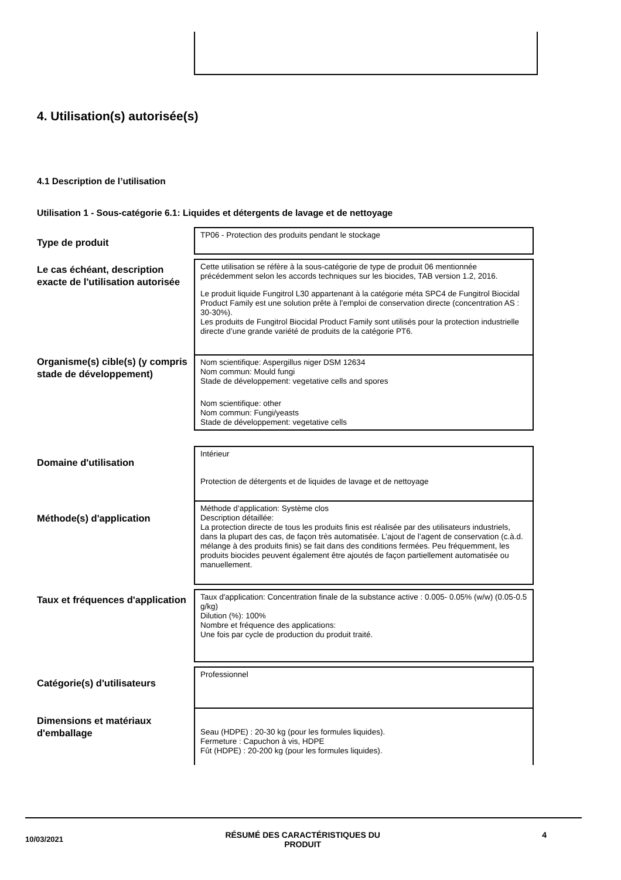4. Utilisation(s) autorisée(s)
4.1 Description de l’utilisation
Utilisation 1 - Sous-catégorie 6.1: Liquides et détergents de lavage et de nettoyage
Type de produit
TP06 - Protection des produits pendant le stockage
Le cas échéant, description exacte de l'utilisation autorisée
Cette utilisation se réfère à la sous-catégorie de type de produit 06 mentionnée précédemment selon les accords techniques sur les biocides, TAB version 1.2, 2016.
Le produit liquide Fungitrol L30 appartenant à la catégorie méta SPC4 de Fungitrol Biocidal Product Family est une solution prête à l'emploi de conservation directe (concentration AS : 30-30%).
Les produits de Fungitrol Biocidal Product Family sont utilisés pour la protection industrielle directe d’une grande variété de produits de la catégorie PT6.
Organisme(s) cible(s) (y compris stade de développement)
Nom scientifique: Aspergillus niger DSM 12634
Nom commun: Mould fungi
Stade de développement: vegetative cells and spores
Nom scientifique: other
Nom commun: Fungi/yeasts
Stade de développement: vegetative cells
Domaine d'utilisation
Intérieur
Protection de détergents et de liquides de lavage et de nettoyage
Méthode(s) d'application
Méthode d’application: Système clos
Description détaillée:
La protection directe de tous les produits finis est réalisée par des utilisateurs industriels, dans la plupart des cas, de façon très automatisée. L’ajout de l’agent de conservation (c.à.d. mélange à des produits finis) se fait dans des conditions fermées. Peu fréquemment, les produits biocides peuvent également être ajoutés de façon partiellement automatisée ou manuellement.
Taux et fréquences d'application
Taux d'application: Concentration finale de la substance active : 0.005- 0.05% (w/w) (0.05-0.5 g/kg)
Dilution (%): 100%
Nombre et fréquence des applications:
Une fois par cycle de production du produit traité.
Catégorie(s) d'utilisateurs
Professionnel
Dimensions et matériaux d'emballage
Seau (HDPE) : 20-30 kg (pour les formules liquides).
Fermeture : Capuchon à vis, HDPE
Fût (HDPE) : 20-200 kg (pour les formules liquides).
10/03/2021
RÉSUMÉ DES CARACTÉRISTIQUES DU
PRODUIT
4